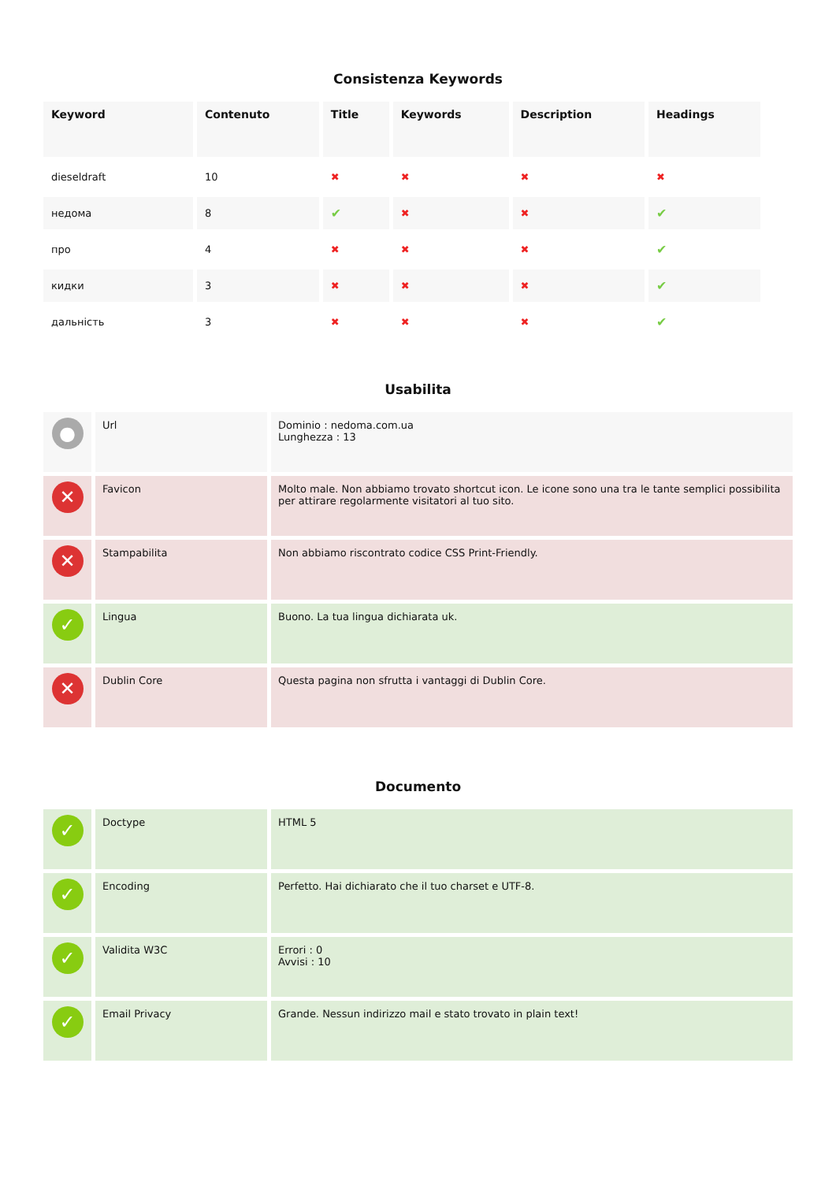Consistenza Keywords
| Keyword | Contenuto | Title | Keywords | Description | Headings |
| --- | --- | --- | --- | --- | --- |
| dieseldraft | 10 | ✖ | ✖ | ✖ | ✖ |
| недома | 8 | ✔ | ✖ | ✖ | ✔ |
| про | 4 | ✖ | ✖ | ✖ | ✔ |
| кидки | 3 | ✖ | ✖ | ✖ | ✔ |
| дальність | 3 | ✖ | ✖ | ✖ | ✔ |
Usabilita
| ● | Url | Dominio : nedoma.com.ua Lunghezza : 13 |
| ✕ | Favicon | Molto male. Non abbiamo trovato shortcut icon. Le icone sono una tra le tante semplici possibilita per attirare regolarmente visitatori al tuo sito. |
| ✕ | Stampabilita | Non abbiamo riscontrato codice CSS Print-Friendly. |
| ✓ | Lingua | Buono. La tua lingua dichiarata uk. |
| ✕ | Dublin Core | Questa pagina non sfrutta i vantaggi di Dublin Core. |
Documento
| ✓ | Doctype | HTML 5 |
| ✓ | Encoding | Perfetto. Hai dichiarato che il tuo charset e UTF-8. |
| ✓ | Validita W3C | Errori : 0 Avvisi : 10 |
| ✓ | Email Privacy | Grande. Nessun indirizzo mail e stato trovato in plain text! |